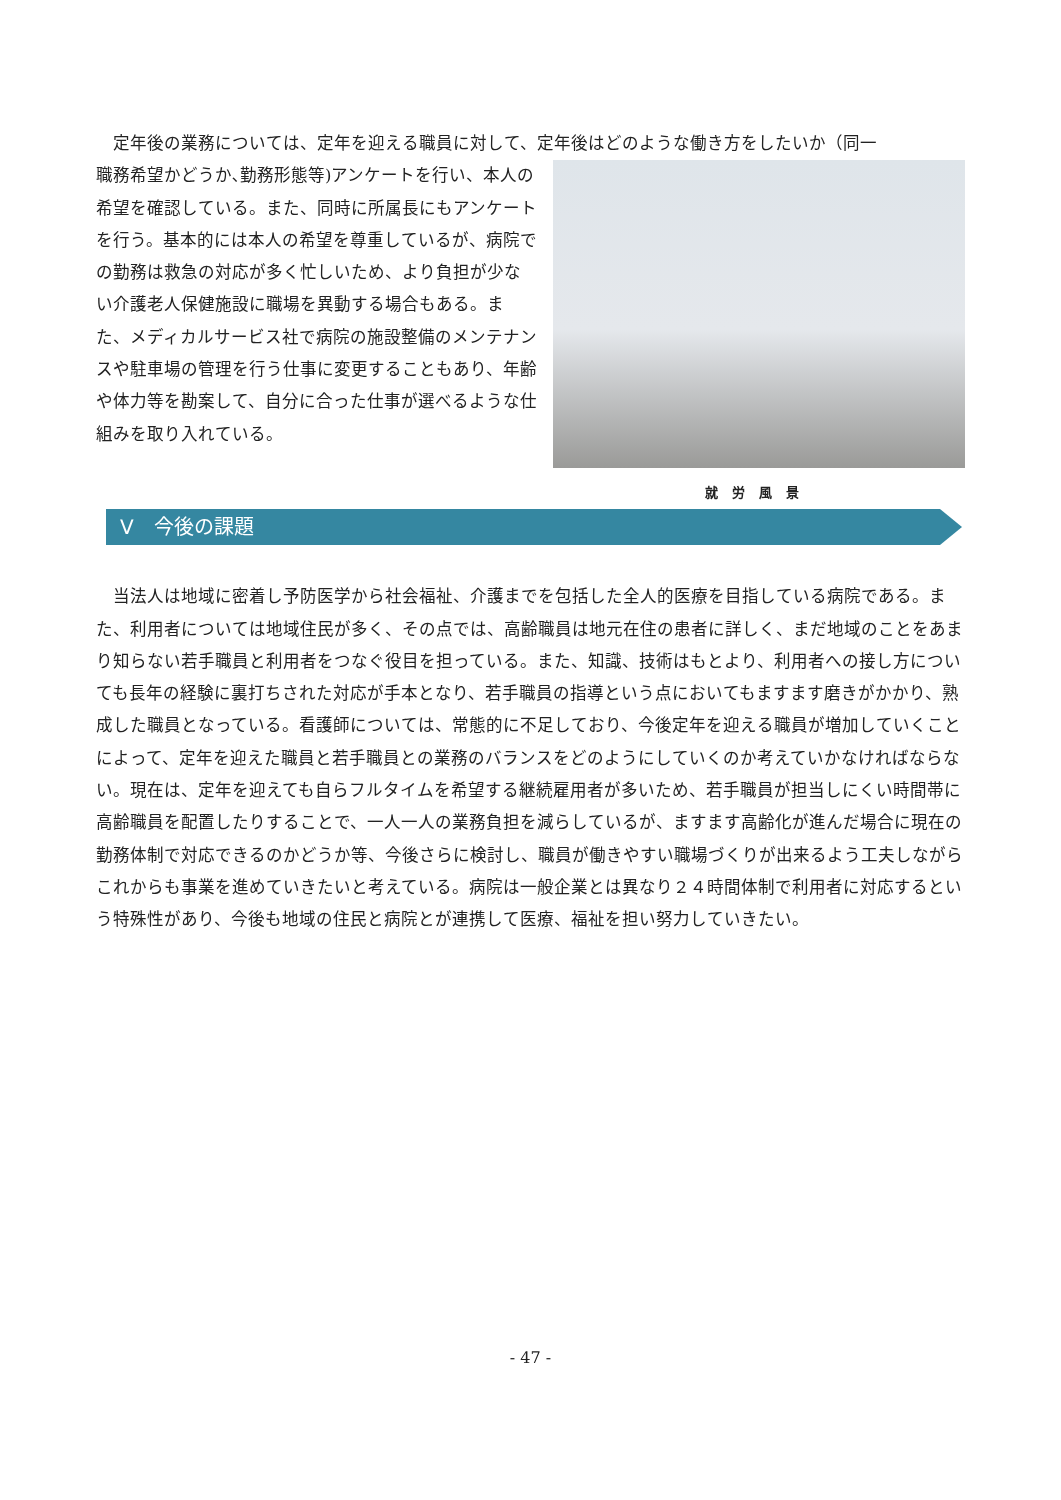定年後の業務については、定年を迎える職員に対して、定年後はどのような働き方をしたいか（同一
職務希望かどうか､勤務形態等)アンケートを行い、本人の希望を確認している。また、同時に所属長にもアンケートを行う。基本的には本人の希望を尊重しているが、病院での勤務は救急の対応が多く忙しいため、より負担が少ない介護老人保健施設に職場を異動する場合もある。また、メディカルサービス社で病院の施設整備のメンテナンスや駐車場の管理を行う仕事に変更することもあり、年齢や体力等を勘案して、自分に合った仕事が選べるような仕組みを取り入れている。
就労風景
Ⅴ　今後の課題
当法人は地域に密着し予防医学から社会福祉、介護までを包括した全人的医療を目指している病院である。また、利用者については地域住民が多く、その点では、高齢職員は地元在住の患者に詳しく、まだ地域のことをあまり知らない若手職員と利用者をつなぐ役目を担っている。また、知識、技術はもとより、利用者への接し方についても長年の経験に裏打ちされた対応が手本となり、若手職員の指導という点においてもますます磨きがかかり、熟成した職員となっている。看護師については、常態的に不足しており、今後定年を迎える職員が増加していくことによって、定年を迎えた職員と若手職員との業務のバランスをどのようにしていくのか考えていかなければならない。現在は、定年を迎えても自らフルタイムを希望する継続雇用者が多いため、若手職員が担当しにくい時間帯に高齢職員を配置したりすることで、一人一人の業務負担を減らしているが、ますます高齢化が進んだ場合に現在の勤務体制で対応できるのかどうか等、今後さらに検討し、職員が働きやすい職場づくりが出来るよう工夫しながらこれからも事業を進めていきたいと考えている。病院は一般企業とは異なり２４時間体制で利用者に対応するという特殊性があり、今後も地域の住民と病院とが連携して医療、福祉を担い努力していきたい。
- 47 -